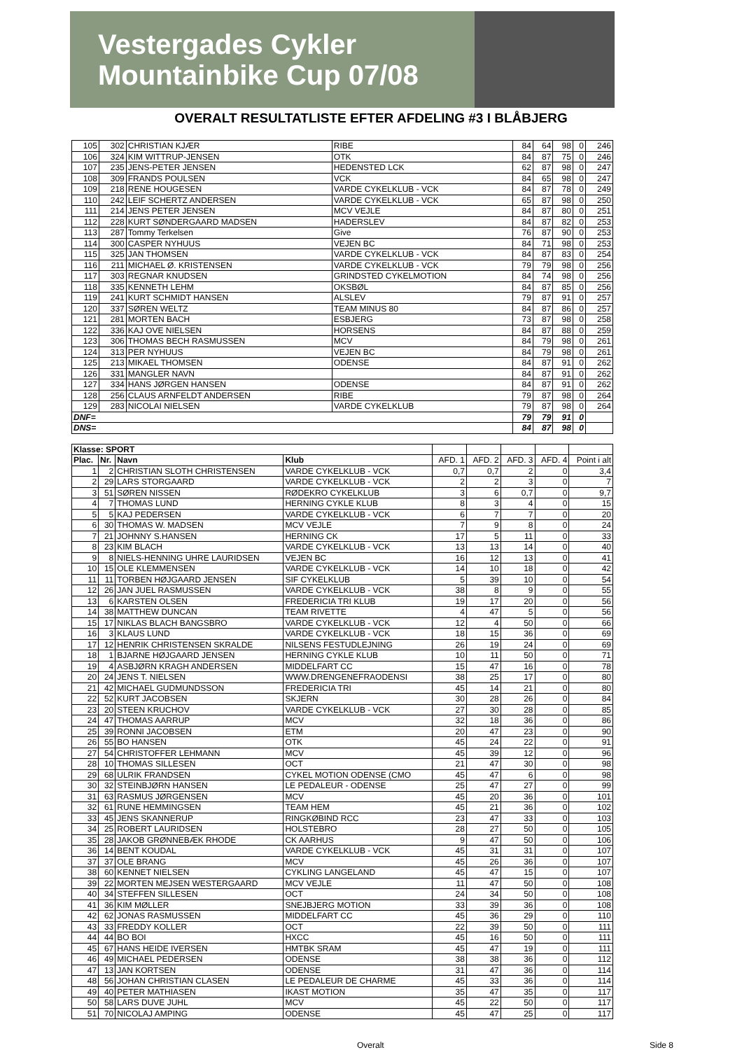Vestergades Cykler
Mountainbike Cup 07/08
OVERALT RESULTATLISTE EFTER AFDELING #3 I BLÅBJERG
| 105 | 302 | CHRISTIAN KJÆR | RIBE | 84 | 64 | 98 | 0 | 246 |
| 106 | 324 | KIM WITTRUP-JENSEN | OTK | 84 | 87 | 75 | 0 | 246 |
| 107 | 235 | JENS-PETER JENSEN | HEDENSTED LCK | 62 | 87 | 98 | 0 | 247 |
| 108 | 309 | FRANDS POULSEN | VCK | 84 | 65 | 98 | 0 | 247 |
| 109 | 218 | RENE HOUGESEN | VARDE CYKELKLUB - VCK | 84 | 87 | 78 | 0 | 249 |
| 110 | 242 | LEIF SCHERTZ ANDERSEN | VARDE CYKELKLUB - VCK | 65 | 87 | 98 | 0 | 250 |
| 111 | 214 | JENS PETER JENSEN | MCV VEJLE | 84 | 87 | 80 | 0 | 251 |
| 112 | 228 | KURT SØNDERGAARD MADSEN | HADERSLEV | 84 | 87 | 82 | 0 | 253 |
| 113 | 287 | Tommy Terkelsen | Give | 76 | 87 | 90 | 0 | 253 |
| 114 | 300 | CASPER NYHUUS | VEJEN BC | 84 | 71 | 98 | 0 | 253 |
| 115 | 325 | JAN THOMSEN | VARDE CYKELKLUB - VCK | 84 | 87 | 83 | 0 | 254 |
| 116 | 211 | MICHAEL Ø. KRISTENSEN | VARDE CYKELKLUB - VCK | 79 | 79 | 98 | 0 | 256 |
| 117 | 303 | REGNAR KNUDSEN | GRINDSTED CYKELMOTION | 84 | 74 | 98 | 0 | 256 |
| 118 | 335 | KENNETH LEHM | OKSBØL | 84 | 87 | 85 | 0 | 256 |
| 119 | 241 | KURT SCHMIDT HANSEN | ALSLEV | 79 | 87 | 91 | 0 | 257 |
| 120 | 337 | SØREN WELTZ | TEAM MINUS 80 | 84 | 87 | 86 | 0 | 257 |
| 121 | 281 | MORTEN BACH | ESBJERG | 73 | 87 | 98 | 0 | 258 |
| 122 | 336 | KAJ OVE NIELSEN | HORSENS | 84 | 87 | 88 | 0 | 259 |
| 123 | 306 | THOMAS BECH RASMUSSEN | MCV | 84 | 79 | 98 | 0 | 261 |
| 124 | 313 | PER NYHUUS | VEJEN BC | 84 | 79 | 98 | 0 | 261 |
| 125 | 213 | MIKAEL THOMSEN | ODENSE | 84 | 87 | 91 | 0 | 262 |
| 126 | 331 | MANGLER NAVN | | 84 | 87 | 91 | 0 | 262 |
| 127 | 334 | HANS JØRGEN HANSEN | ODENSE | 84 | 87 | 91 | 0 | 262 |
| 128 | 256 | CLAUS ARNFELDT ANDERSEN | RIBE | 79 | 87 | 98 | 0 | 264 |
| 129 | 283 | NICOLAI NIELSEN | VARDE CYKELKLUB | 79 | 87 | 98 | 0 | 264 |
| DNF= | | | | 79 | 79 | 91 | 0 | |
| DNS= | | | | 84 | 87 | 98 | 0 | |
| Klasse: SPORT | | | | | | | | |
| --- | --- | --- | --- | --- | --- | --- | --- | --- |
| Plac. | Nr. | Navn | Klub | AFD. 1 | AFD. 2 | AFD. 3 | AFD. 4 | Point i alt |
| 1 | 2 | CHRISTIAN SLOTH CHRISTENSEN | VARDE CYKELKLUB - VCK | 0,7 | 0,7 | 2 | 0 | 3,4 |
| 2 | 29 | LARS STORGAARD | VARDE CYKELKLUB - VCK | 2 | 2 | 3 | 0 | 7 |
| 3 | 51 | SØREN NISSEN | RØDEKRO CYKELKLUB | 3 | 6 | 0,7 | 0 | 9,7 |
| 4 | 7 | THOMAS LUND | HERNING CYKLE KLUB | 8 | 3 | 4 | 0 | 15 |
| 5 | 5 | KAJ PEDERSEN | VARDE CYKELKLUB - VCK | 6 | 7 | 7 | 0 | 20 |
| 6 | 30 | THOMAS W. MADSEN | MCV VEJLE | 7 | 9 | 8 | 0 | 24 |
| 7 | 21 | JOHNNY S.HANSEN | HERNING CK | 17 | 5 | 11 | 0 | 33 |
| 8 | 23 | KIM BLACH | VARDE CYKELKLUB - VCK | 13 | 13 | 14 | 0 | 40 |
| 9 | 8 | NIELS-HENNING UHRE LAURIDSEN | VEJEN BC | 16 | 12 | 13 | 0 | 41 |
| 10 | 15 | OLE KLEMMENSEN | VARDE CYKELKLUB - VCK | 14 | 10 | 18 | 0 | 42 |
| 11 | 11 | TORBEN HØJGAARD JENSEN | SIF CYKELKLUB | 5 | 39 | 10 | 0 | 54 |
| 12 | 26 | JAN JUEL RASMUSSEN | VARDE CYKELKLUB - VCK | 38 | 8 | 9 | 0 | 55 |
| 13 | 6 | KARSTEN OLSEN | FREDERICIA TRI KLUB | 19 | 17 | 20 | 0 | 56 |
| 14 | 38 | MATTHEW DUNCAN | TEAM RIVETTE | 4 | 47 | 5 | 0 | 56 |
| 15 | 17 | NIKLAS BLACH BANGSBRO | VARDE CYKELKLUB - VCK | 12 | 4 | 50 | 0 | 66 |
| 16 | 3 | KLAUS LUND | VARDE CYKELKLUB - VCK | 18 | 15 | 36 | 0 | 69 |
| 17 | 12 | HENRIK CHRISTENSEN SKRALDE | NILSENS FESTUDLEJNING | 26 | 19 | 24 | 0 | 69 |
| 18 | 1 | BJARNE HØJGAARD JENSEN | HERNING CYKLE KLUB | 10 | 11 | 50 | 0 | 71 |
| 19 | 4 | ASBJØRN KRAGH ANDERSEN | MIDDELFART CC | 15 | 47 | 16 | 0 | 78 |
| 20 | 24 | JENS T. NIELSEN | WWW.DRENGENEFRAODENSI | 38 | 25 | 17 | 0 | 80 |
| 21 | 42 | MICHAEL GUDMUNDSSON | FREDERICIA TRI | 45 | 14 | 21 | 0 | 80 |
| 22 | 52 | KURT JACOBSEN | SKJERN | 30 | 28 | 26 | 0 | 84 |
| 23 | 20 | STEEN KRUCHOV | VARDE CYKELKLUB - VCK | 27 | 30 | 28 | 0 | 85 |
| 24 | 47 | THOMAS AARRUP | MCV | 32 | 18 | 36 | 0 | 86 |
| 25 | 39 | RONNI JACOBSEN | ETM | 20 | 47 | 23 | 0 | 90 |
| 26 | 55 | BO HANSEN | OTK | 45 | 24 | 22 | 0 | 91 |
| 27 | 54 | CHRISTOFFER LEHMANN | MCV | 45 | 39 | 12 | 0 | 96 |
| 28 | 10 | THOMAS SILLESEN | OCT | 21 | 47 | 30 | 0 | 98 |
| 29 | 68 | ULRIK FRANDSEN | CYKEL MOTION ODENSE (CMO | 45 | 47 | 6 | 0 | 98 |
| 30 | 32 | STEINBJØRN HANSEN | LE PEDALEUR - ODENSE | 25 | 47 | 27 | 0 | 99 |
| 31 | 63 | RASMUS JØRGENSEN | MCV | 45 | 20 | 36 | 0 | 101 |
| 32 | 61 | RUNE HEMMINGSEN | TEAM HEM | 45 | 21 | 36 | 0 | 102 |
| 33 | 45 | JENS SKANNERUP | RINGKØBIND RCC | 23 | 47 | 33 | 0 | 103 |
| 34 | 25 | ROBERT LAURIDSEN | HOLSTEBRO | 28 | 27 | 50 | 0 | 105 |
| 35 | 28 | JAKOB GRØNNEBÆK RHODE | CK AARHUS | 9 | 47 | 50 | 0 | 106 |
| 36 | 14 | BENT KOUDAL | VARDE CYKELKLUB - VCK | 45 | 31 | 31 | 0 | 107 |
| 37 | 37 | OLE BRANG | MCV | 45 | 26 | 36 | 0 | 107 |
| 38 | 60 | KENNET NIELSEN | CYKLING LANGELAND | 45 | 47 | 15 | 0 | 107 |
| 39 | 22 | MORTEN MEJSEN WESTERGAARD | MCV VEJLE | 11 | 47 | 50 | 0 | 108 |
| 40 | 34 | STEFFEN SILLESEN | OCT | 24 | 34 | 50 | 0 | 108 |
| 41 | 36 | KIM MØLLER | SNEJBJERG MOTION | 33 | 39 | 36 | 0 | 108 |
| 42 | 62 | JONAS RASMUSSEN | MIDDELFART CC | 45 | 36 | 29 | 0 | 110 |
| 43 | 33 | FREDDY KOLLER | OCT | 22 | 39 | 50 | 0 | 111 |
| 44 | 44 | BO BOI | HXCC | 45 | 16 | 50 | 0 | 111 |
| 45 | 67 | HANS HEIDE IVERSEN | HMTBK SRAM | 45 | 47 | 19 | 0 | 111 |
| 46 | 49 | MICHAEL PEDERSEN | ODENSE | 38 | 38 | 36 | 0 | 112 |
| 47 | 13 | JAN KORTSEN | ODENSE | 31 | 47 | 36 | 0 | 114 |
| 48 | 56 | JOHAN CHRISTIAN CLASEN | LE PEDALEUR DE CHARME | 45 | 33 | 36 | 0 | 114 |
| 49 | 40 | PETER MATHIASEN | IKAST MOTION | 35 | 47 | 35 | 0 | 117 |
| 50 | 58 | LARS DUVE JUHL | MCV | 45 | 22 | 50 | 0 | 117 |
| 51 | 70 | NICOLAJ AMPING | ODENSE | 45 | 47 | 25 | 0 | 117 |
Overalt Side 8